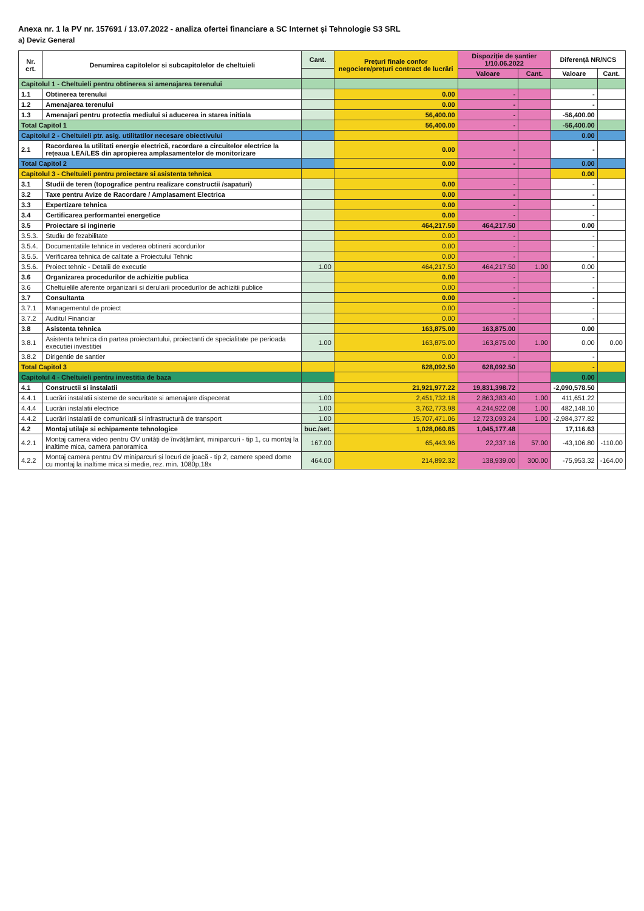Anexa nr. 1 la PV nr. 157691 / 13.07.2022 - analiza ofertei financiare a SC Internet și Tehnologie S3 SRL
a) Deviz General
| Nr. crt. | Denumirea capitolelor si subcapitolelor de cheltuieli | Cant. | Prețuri finale confor negociere/prețuri contract de lucrări | Dispoziție de șantier 1/10.06.2022 | | Diferență NR/NCS | |
| --- | --- | --- | --- | --- | --- | --- | --- |
| | | | | Valoare | Cant. | Valoare | Cant. |
| Capitolul 1 - Cheltuieli pentru obtinerea si amenajarea terenului | | | | | | | |
| 1.1 | Obtinerea terenului | | 0.00 | - | | - | |
| 1.2 | Amenajarea terenului | | 0.00 | - | | - | |
| 1.3 | Amenajari pentru protectia mediului si aducerea in starea initiala | | 56,400.00 | - | | -56,400.00 | |
| Total Capitol 1 | | | 56,400.00 | - | | -56,400.00 | |
| Capitolul 2 - Cheltuieli ptr. asig. utilitatilor necesare obiectivului | | | | | | 0.00 | |
| 2.1 | Racordarea la utilitati energie electrică, racordare a circuitelor electrice la rețeaua LEA/LES din apropierea amplasamentelor de monitorizare | | 0.00 | - | | - | |
| Total Capitol 2 | | | 0.00 | - | | 0.00 | |
| Capitolul 3 - Cheltuieli pentru proiectare si asistenta tehnica | | | | | | 0.00 | |
| 3.1 | Studii de teren (topografice pentru realizare constructii /sapaturi) | | 0.00 | - | | - | |
| 3.2 | Taxe pentru Avize de Racordare / Amplasament Electrica | | 0.00 | - | | - | |
| 3.3 | Expertizare tehnica | | 0.00 | - | | - | |
| 3.4 | Certificarea performantei energetice | | 0.00 | - | | - | |
| 3.5 | Proiectare si inginerie | | 464,217.50 | 464,217.50 | | 0.00 | |
| 3.5.3. | Studiu de fezabilitate | | 0.00 | - | | - | |
| 3.5.4. | Documentatiile tehnice in vederea obtinerii acordurilor | | 0.00 | - | | - | |
| 3.5.5. | Verificarea tehnica de calitate a Proiectului Tehnic | | 0.00 | - | | - | |
| 3.5.6. | Proiect tehnic - Detalii de executie | 1.00 | 464,217.50 | 464,217.50 | 1.00 | 0.00 | |
| 3.6 | Organizarea procedurilor de achizitie publica | | 0.00 | - | | - | |
| 3.6 | Cheltuielile aferente organizarii si derularii procedurilor de achizitii publice | | 0.00 | - | | - | |
| 3.7 | Consultanta | | 0.00 | - | | - | |
| 3.7.1 | Managementul de proiect | | 0.00 | - | | - | |
| 3.7.2 | Auditul Financiar | | 0.00 | - | | - | |
| 3.8 | Asistenta tehnica | | 163,875.00 | 163,875.00 | | 0.00 | |
| 3.8.1 | Asistenta tehnica din partea proiectantului, proiectanti de specialitate pe perioada executiei investitiei | 1.00 | 163,875.00 | 163,875.00 | 1.00 | 0.00 | 0.00 |
| 3.8.2 | Dirigentie de santier | | 0.00 | - | | - | |
| Total Capitol 3 | | | 628,092.50 | 628,092.50 | | - | |
| Capitolul 4 - Cheltuieli pentru investitia de baza | | | | | | 0.00 | |
| 4.1 | Constructii si instalatii | | 21,921,977.22 | 19,831,398.72 | | -2,090,578.50 | |
| 4.4.1 | Lucrări instalatii sisteme de securitate si amenajare dispecerat | 1.00 | 2,451,732.18 | 2,863,383.40 | 1.00 | 411,651.22 | |
| 4.4.4 | Lucrări instalatii electrice | 1.00 | 3,762,773.98 | 4,244,922.08 | 1.00 | 482,148.10 | |
| 4.4.2 | Lucrări instalatii de comunicatii si infrastructură de transport | 1.00 | 15,707,471.06 | 12,723,093.24 | 1.00 | -2,984,377.82 | |
| 4.2 | Montaj utilaje si echipamente tehnologice | buc./set. | 1,028,060.85 | 1,045,177.48 | | 17,116.63 | |
| 4.2.1 | Montaj camera video pentru OV unități de învățământ, miniparcuri - tip 1, cu montaj la inaltime mica, camera panoramica | 167.00 | 65,443.96 | 22,337.16 | 57.00 | -43,106.80 | -110.00 |
| 4.2.2 | Montaj camera pentru OV miniparcuri și locuri de joacă - tip 2, camere speed dome cu montaj la inaltime mica si medie, rez. min. 1080p,18x | 464.00 | 214,892.32 | 138,939.00 | 300.00 | -75,953.32 | -164.00 |